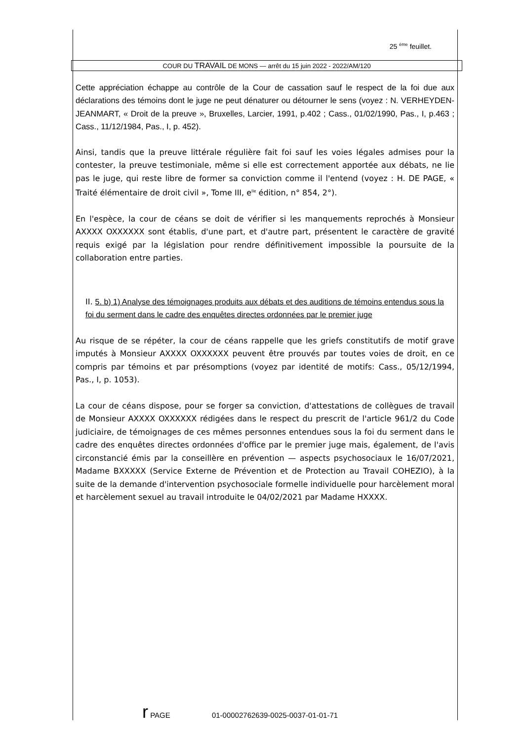25 <sup>ème</sup> feuillet.
COUR DU TRAVAIL DE MONS — arrêt du 15 juin 2022 - 2022/AM/120
Cette appréciation échappe au contrôle de la Cour de cassation sauf le respect de la foi due aux déclarations des témoins dont le juge ne peut dénaturer ou détourner le sens (voyez : N. VERHEYDEN-JEANMART, « Droit de la preuve », Bruxelles, Larcier, 1991, p.402 ; Cass., 01/02/1990, Pas., I, p.463 ; Cass., 11/12/1984, Pas., I, p. 452).
Ainsi, tandis que la preuve littérale régulière fait foi sauf les voies légales admises pour la contester, la preuve testimoniale, même si elle est correctement apportée aux débats, ne lie pas le juge, qui reste libre de former sa conviction comme il l'entend (voyez : H. DE PAGE, « Traité élémentaire de droit civil », Tome III, e<sup>lle</sup> édition, n° 854, 2°).
En l'espèce, la cour de céans se doit de vérifier si les manquements reprochés à Monsieur AXXXX OXXXXXX sont établis, d'une part, et d'autre part, présentent le caractère de gravité requis exigé par la législation pour rendre définitivement impossible la poursuite de la collaboration entre parties.
II. 5. b) 1) Analyse des témoignages produits aux débats et des auditions de témoins entendus sous la foi du serment dans le cadre des enquêtes directes ordonnées par le premier juge
Au risque de se répéter, la cour de céans rappelle que les griefs constitutifs de motif grave imputés à Monsieur AXXXX OXXXXXX peuvent être prouvés par toutes voies de droit, en ce compris par témoins et par présomptions (voyez par identité de motifs: Cass., 05/12/1994, Pas., I, p. 1053).
La cour de céans dispose, pour se forger sa conviction, d'attestations de collègues de travail de Monsieur AXXXX OXXXXXX rédigées dans le respect du prescrit de l'article 961/2 du Code judiciaire, de témoignages de ces mêmes personnes entendues sous la foi du serment dans le cadre des enquêtes directes ordonnées d'office par le premier juge mais, également, de l'avis circonstancié émis par la conseillère en prévention — aspects psychosociaux le 16/07/2021, Madame BXXXXX (Service Externe de Prévention et de Protection au Travail COHEZIO), à la suite de la demande d'intervention psychosociale formelle individuelle pour harcèlement moral et harcèlement sexuel au travail introduite le 04/02/2021 par Madame HXXXX.
r PAGE 01-00002762639-0025-0037-01-01-71